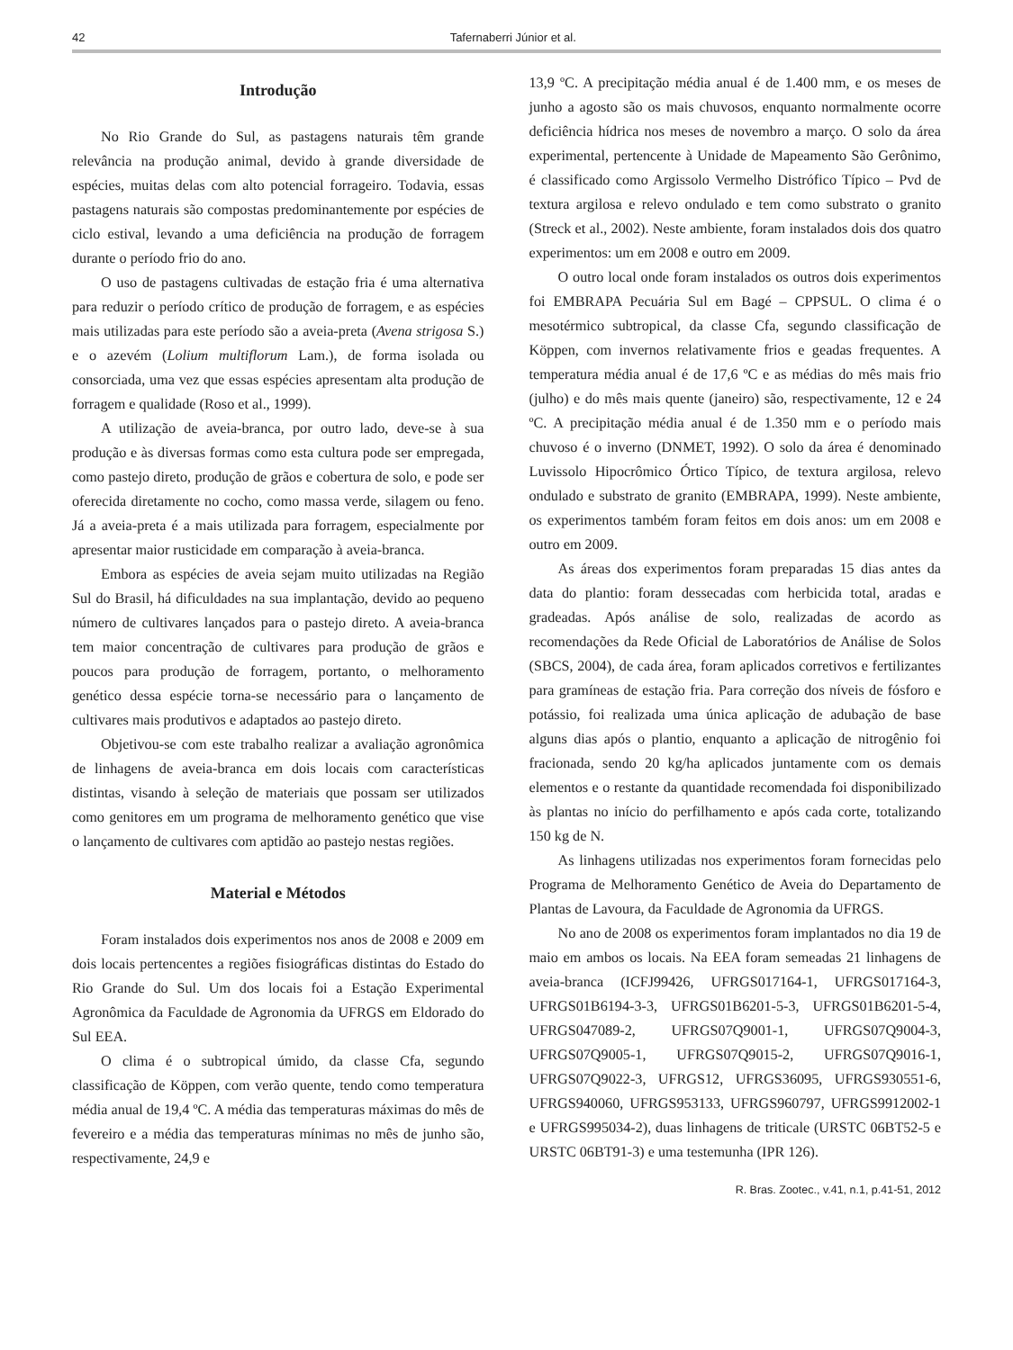42 Tafernaberri Júnior et al.
Introdução
No Rio Grande do Sul, as pastagens naturais têm grande relevância na produção animal, devido à grande diversidade de espécies, muitas delas com alto potencial forrageiro. Todavia, essas pastagens naturais são compostas predominantemente por espécies de ciclo estival, levando a uma deficiência na produção de forragem durante o período frio do ano.
O uso de pastagens cultivadas de estação fria é uma alternativa para reduzir o período crítico de produção de forragem, e as espécies mais utilizadas para este período são a aveia-preta (Avena strigosa S.) e o azevém (Lolium multiflorum Lam.), de forma isolada ou consorciada, uma vez que essas espécies apresentam alta produção de forragem e qualidade (Roso et al., 1999).
A utilização de aveia-branca, por outro lado, deve-se à sua produção e às diversas formas como esta cultura pode ser empregada, como pastejo direto, produção de grãos e cobertura de solo, e pode ser oferecida diretamente no cocho, como massa verde, silagem ou feno. Já a aveia-preta é a mais utilizada para forragem, especialmente por apresentar maior rusticidade em comparação à aveia-branca.
Embora as espécies de aveia sejam muito utilizadas na Região Sul do Brasil, há dificuldades na sua implantação, devido ao pequeno número de cultivares lançados para o pastejo direto. A aveia-branca tem maior concentração de cultivares para produção de grãos e poucos para produção de forragem, portanto, o melhoramento genético dessa espécie torna-se necessário para o lançamento de cultivares mais produtivos e adaptados ao pastejo direto.
Objetivou-se com este trabalho realizar a avaliação agronômica de linhagens de aveia-branca em dois locais com características distintas, visando à seleção de materiais que possam ser utilizados como genitores em um programa de melhoramento genético que vise o lançamento de cultivares com aptidão ao pastejo nestas regiões.
Material e Métodos
Foram instalados dois experimentos nos anos de 2008 e 2009 em dois locais pertencentes a regiões fisiográficas distintas do Estado do Rio Grande do Sul. Um dos locais foi a Estação Experimental Agronômica da Faculdade de Agronomia da UFRGS em Eldorado do Sul EEA.
O clima é o subtropical úmido, da classe Cfa, segundo classificação de Köppen, com verão quente, tendo como temperatura média anual de 19,4 ºC. A média das temperaturas máximas do mês de fevereiro e a média das temperaturas mínimas no mês de junho são, respectivamente, 24,9 e
13,9 ºC. A precipitação média anual é de 1.400 mm, e os meses de junho a agosto são os mais chuvosos, enquanto normalmente ocorre deficiência hídrica nos meses de novembro a março. O solo da área experimental, pertencente à Unidade de Mapeamento São Gerônimo, é classificado como Argissolo Vermelho Distrófico Típico – Pvd de textura argilosa e relevo ondulado e tem como substrato o granito (Streck et al., 2002). Neste ambiente, foram instalados dois dos quatro experimentos: um em 2008 e outro em 2009.
O outro local onde foram instalados os outros dois experimentos foi EMBRAPA Pecuária Sul em Bagé – CPPSUL. O clima é o mesotérmico subtropical, da classe Cfa, segundo classificação de Köppen, com invernos relativamente frios e geadas frequentes. A temperatura média anual é de 17,6 ºC e as médias do mês mais frio (julho) e do mês mais quente (janeiro) são, respectivamente, 12 e 24 ºC. A precipitação média anual é de 1.350 mm e o período mais chuvoso é o inverno (DNMET, 1992). O solo da área é denominado Luvissolo Hipocrômico Órtico Típico, de textura argilosa, relevo ondulado e substrato de granito (EMBRAPA, 1999). Neste ambiente, os experimentos também foram feitos em dois anos: um em 2008 e outro em 2009.
As áreas dos experimentos foram preparadas 15 dias antes da data do plantio: foram dessecadas com herbicida total, aradas e gradeadas. Após análise de solo, realizadas de acordo as recomendações da Rede Oficial de Laboratórios de Análise de Solos (SBCS, 2004), de cada área, foram aplicados corretivos e fertilizantes para gramíneas de estação fria. Para correção dos níveis de fósforo e potássio, foi realizada uma única aplicação de adubação de base alguns dias após o plantio, enquanto a aplicação de nitrogênio foi fracionada, sendo 20 kg/ha aplicados juntamente com os demais elementos e o restante da quantidade recomendada foi disponibilizado às plantas no início do perfilhamento e após cada corte, totalizando 150 kg de N.
As linhagens utilizadas nos experimentos foram fornecidas pelo Programa de Melhoramento Genético de Aveia do Departamento de Plantas de Lavoura, da Faculdade de Agronomia da UFRGS.
No ano de 2008 os experimentos foram implantados no dia 19 de maio em ambos os locais. Na EEA foram semeadas 21 linhagens de aveia-branca (ICFJ99426, UFRGS017164-1, UFRGS017164-3, UFRGS01B6194-3-3, UFRGS01B6201-5-3, UFRGS01B6201-5-4, UFRGS047089-2, UFRGS07Q9001-1, UFRGS07Q9004-3, UFRGS07Q9005-1, UFRGS07Q9015-2, UFRGS07Q9016-1, UFRGS07Q9022-3, UFRGS12, UFRGS36095, UFRGS930551-6, UFRGS940060, UFRGS953133, UFRGS960797, UFRGS9912002-1 e UFRGS995034-2), duas linhagens de triticale (URSTC 06BT52-5 e URSTC 06BT91-3) e uma testemunha (IPR 126).
R. Bras. Zootec., v.41, n.1, p.41-51, 2012